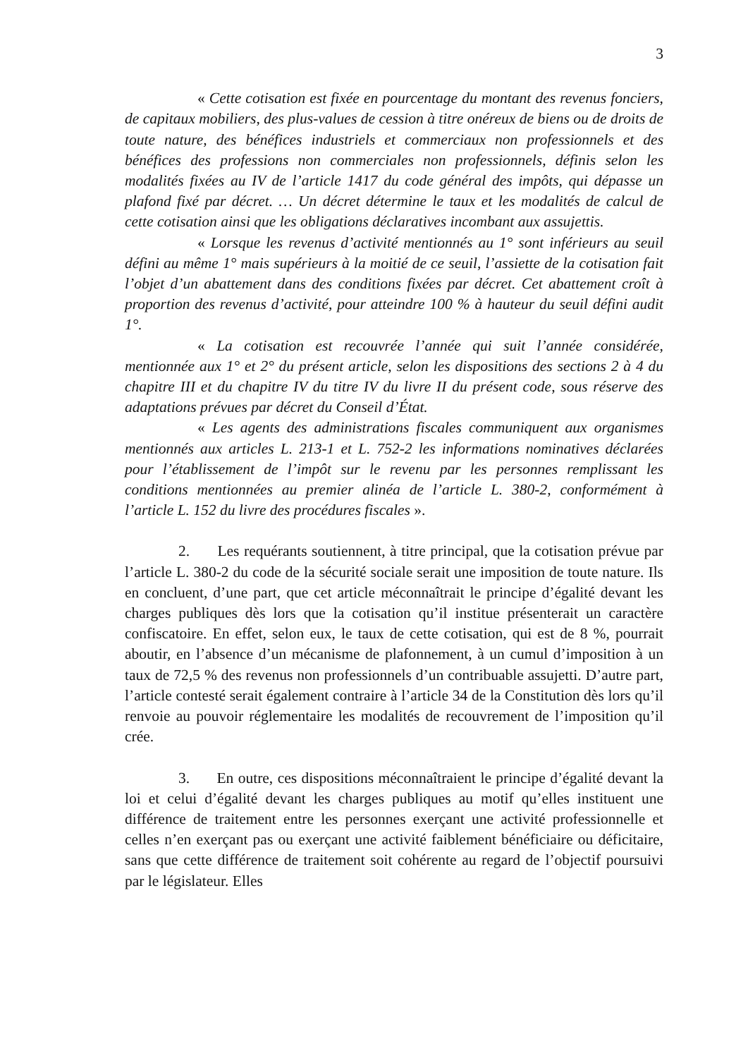3
« Cette cotisation est fixée en pourcentage du montant des revenus fonciers, de capitaux mobiliers, des plus-values de cession à titre onéreux de biens ou de droits de toute nature, des bénéfices industriels et commerciaux non professionnels et des bénéfices des professions non commerciales non professionnels, définis selon les modalités fixées au IV de l’article 1417 du code général des impôts, qui dépasse un plafond fixé par décret. … Un décret détermine le taux et les modalités de calcul de cette cotisation ainsi que les obligations déclaratives incombant aux assujettis.
« Lorsque les revenus d’activité mentionnés au 1° sont inférieurs au seuil défini au même 1° mais supérieurs à la moitié de ce seuil, l’assiette de la cotisation fait l’objet d’un abattement dans des conditions fixées par décret. Cet abattement croît à proportion des revenus d’activité, pour atteindre 100 % à hauteur du seuil défini audit 1°.
« La cotisation est recouvrée l’année qui suit l’année considérée, mentionnée aux 1° et 2° du présent article, selon les dispositions des sections 2 à 4 du chapitre III et du chapitre IV du titre IV du livre II du présent code, sous réserve des adaptations prévues par décret du Conseil d’État.
« Les agents des administrations fiscales communiquent aux organismes mentionnés aux articles L. 213-1 et L. 752-2 les informations nominatives déclarées pour l’établissement de l’impôt sur le revenu par les personnes remplissant les conditions mentionnées au premier alinéa de l’article L. 380-2, conformément à l’article L. 152 du livre des procédures fiscales ».
2. Les requérants soutiennent, à titre principal, que la cotisation prévue par l’article L. 380-2 du code de la sécurité sociale serait une imposition de toute nature. Ils en concluent, d’une part, que cet article méconnaîtrait le principe d’égalité devant les charges publiques dès lors que la cotisation qu’il institue présenterait un caractère confiscatoire. En effet, selon eux, le taux de cette cotisation, qui est de 8 %, pourrait aboutir, en l’absence d’un mécanisme de plafonnement, à un cumul d’imposition à un taux de 72,5 % des revenus non professionnels d’un contribuable assujetti. D’autre part, l’article contesté serait également contraire à l’article 34 de la Constitution dès lors qu’il renvoie au pouvoir réglementaire les modalités de recouvrement de l’imposition qu’il crée.
3. En outre, ces dispositions méconnaîtraient le principe d’égalité devant la loi et celui d’égalité devant les charges publiques au motif qu’elles instituent une différence de traitement entre les personnes exerçant une activité professionnelle et celles n’en exerçant pas ou exerçant une activité faiblement bénéficiaire ou déficitaire, sans que cette différence de traitement soit cohérente au regard de l’objectif poursuivi par le législateur. Elles